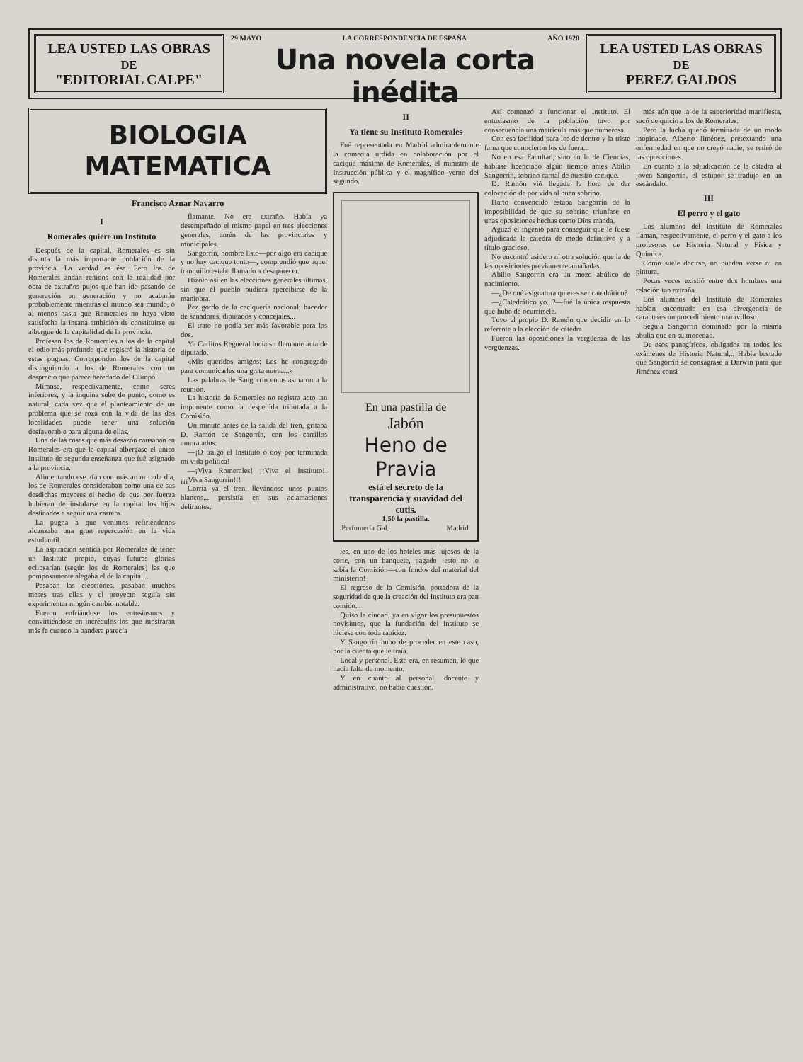LEA USTED LAS OBRAS
DE
"EDITORIAL CALPE"
29 MAYO LA CORRESPONDENCIA DE ESPAÑA AÑO 1920
Una novela corta inédita
LEA USTED LAS OBRAS
DE
PEREZ GALDOS
BIOLOGIA MATEMATICA
Francisco Aznar Navarro
I
Romerales quiere un Instituto
Después de la capital, Romerales es sin disputa la más importante población de la provincia. La verdad es ésa. Pero los de Romerales andan reñidos con la realidad por obra de extraños pujos que han ido pasando de generación en generación y no acabarán probablemente mientras el mundo sea mundo, o al menos hasta que Romerales no haya visto satisfecha la insana ambición de constituirse en albergue de la capitalidad de la provincia.
Profesan los de Romerales a los de la capital el odio más profundo que registró la historia de estas pugnas. Corresponden los de la capital distinguiendo a los de Romerales con un desprecio que parece heredado del Olimpo.
Míranse, respectivamente, como seres inferiores, y la inquina sube de punto, como es natural, cada vez que el planteamiento de un problema que se roza con la vida de las dos localidades puede tener una solución desfavorable para alguna de ellas.
Una de las cosas que más desazón causaban en Romerales era que la capital albergase el único Instituto de segunda enseñanza que fué asignado a la provincia.
Alimentando ese afán con más ardor cada día, los de Romerales consideraban como una de sus desdichas mayores el hecho de que por fuerza hubieran de instalarse en la capital los hijos destinados a seguir una carrera.
La pugna a que venimos refiriéndonos alcanzaba una gran repercusión en la vida estudiantil.
La aspiración sentida por Romerales de tener un Instituto propio, cuyas futuras glorias eclipsarían (según los de Romerales) las que pomposamente alegaba el de la capital...
Pasaban las elecciones, pasaban muchos meses tras ellas y el proyecto seguía sin experimentar ningún cambio notable.
Fueron enfriándose los entusiasmos y convirtiéndose en incrédulos los que mostraran más fe cuando la bandera parecía
flamante. No era extraño. Había ya desempeñado el mismo papel en tres elecciones generales, amén de las provinciales y municipales.
Sangorrín, hombre listo—por algo era cacique y no hay cacique tonto—, comprendió que aquel tranquillo estaba llamado a desaparecer.
Hízolo así en las elecciones generales últimas, sin que el pueblo pudiera apercibirse de la maniobra.
Pez gordo de la caciquería nacional; hacedor de senadores, diputados y concejales...
El trato no podía ser más favorable para los dos.
Ya Carlitos Regueral lucía su flamante acta de diputado.
«Mis queridos amigos: Les he congregado para comunicarles una grata nueva...»
Las palabras de Sangorrín entusiasmaron a la reunión.
La historia de Romerales no registra acto tan imponente como la despedida tributada a la Comisión.
Un minuto antes de la salida del tren, gritaba D. Ramón de Sangorrín, con los carrillos amoratados:
—¡O traigo el Instituto o doy por terminada mi vida política!
—¡Viva Romerales! ¡¡Viva el Instituto!! ¡¡¡Viva Sangorrín!!!
Corría ya el tren, llevándose unos puntos blancos... persistía en sus aclamaciones delirantes.
II
Ya tiene su Instituto Romerales
Fué representada en Madrid admirablemente la comedia urdida en colaboración por el cacique máximo de Romerales, el ministro de Instrucción pública y el magnífico yerno del segundo.
En una pastilla de
Jabón
Heno de Pravia
está el secreto de la transparencia y suavidad del cutis.
1,50 la pastilla.
Perfumería Gal. Madrid.
les, en uno de los hoteles más lujosos de la corte, con un banquete, pagado—esto no lo sabía la Comisión—con fondos del material del ministerio!
El regreso de la Comisión, portadora de la seguridad de que la creación del Instituto era pan comido...
Quiso la ciudad, ya en vigor los presupuestos novísimos, que la fundación del Instituto se hiciese con toda rapidez.
Y Sangorrín hubo de proceder en este caso, por la cuenta que le traía.
Local y personal. Esto era, en resumen, lo que hacía falta de momento.
Y en cuanto al personal, docente y administrativo, no había cuestión.
Así comenzó a funcionar el Instituto. El entusiasmo de la población tuvo por consecuencia una matrícula más que numerosa.
Con esa facilidad para los de dentro y la triste fama que conocieron los de fuera...
No en esa Facultad, sino en la de Ciencias, habíase licenciado algún tiempo antes Abilio Sangorrín, sobrino carnal de nuestro cacique.
D. Ramón vió llegada la hora de dar colocación de por vida al buen sobrino.
Harto convencido estaba Sangorrín de la imposibilidad de que su sobrino triunfase en unas oposiciones hechas como Dios manda.
Aguzó el ingenio para conseguir que le fuese adjudicada la cátedra de modo definitivo y a título gracioso.
No encontró asidero ni otra solución que la de las oposiciones previamente amañadas.
Abilio Sangorrín era un mozo abúlico de nacimiento.
—¿De qué asignatura quieres ser catedrático?
—¿Catedrático yo...?—fué la única respuesta que hubo de ocurrírsele.
Tuvo el propio D. Ramón que decidir en lo referente a la elección de cátedra.
Fueron las oposiciones la vergüenza de las vergüenzas.
más aún que la de la superioridad manifiesta, sacó de quicio a los de Romerales.
Pero la lucha quedó terminada de un modo inopinado. Alberto Jiménez, pretextando una enfermedad en que no creyó nadie, se retiró de las oposiciones.
En cuanto a la adjudicación de la cátedra al joven Sangorrín, el estupor se tradujo en un escándalo.
III
El perro y el gato
Los alumnos del Instituto de Romerales llaman, respectivamente, el perro y el gato a los profesores de Historia Natural y Física y Química.
Como suele decirse, no pueden verse ni en pintura.
Pocas veces existió entre dos hombres una relación tan extraña.
Los alumnos del Instituto de Romerales habían encontrado en esa divergencia de caracteres un procedimiento maravilloso.
Seguía Sangorrín dominado por la misma abulia que en su mocedad.
De esos panegíricos, obligados en todos los exámenes de Historia Natural... Había bastado que Sangorrín se consagrase a Darwin para que Jiménez consi-